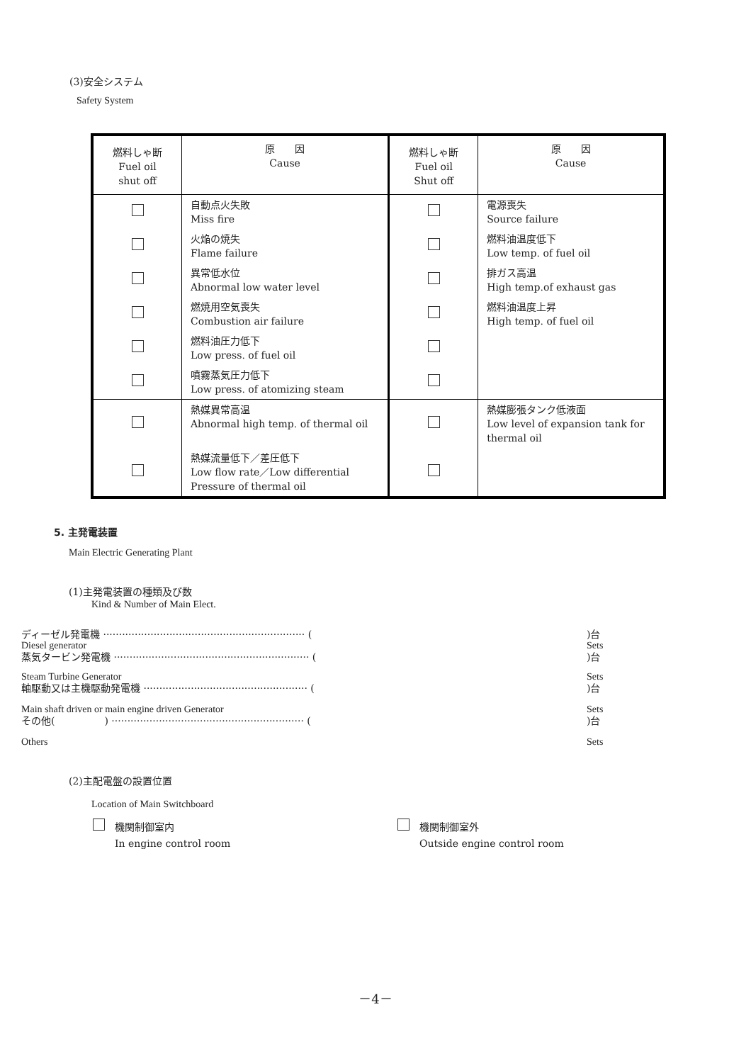(3)安全システム
Safety System
| 燃料しゃ断 Fuel oil shut off | 原 因 Cause | 燃料しゃ断 Fuel oil Shut off | 原 因 Cause |
| | 自動点火失敗 Miss fire | | 電源喪失 Source failure |
| | 火焔の焼失 Flame failure | | 燃料油温度低下 Low temp. of fuel oil |
| | 異常低水位 Abnormal low water level | | 排ガス高温 High temp.of exhaust gas |
| | 燃焼用空気喪失 Combustion air failure | | 燃料油温度上昇 High temp. of fuel oil |
| | 燃料油圧力低下 Low press. of fuel oil | | |
| | 噴霧蒸気圧力低下 Low press. of atomizing steam | | |
| | 熱媒異常高温 Abnormal high temp. of thermal oil | | 熱媒膨張タンク低液面 Low level of expansion tank for thermal oil |
| | 熱媒流量低下／差圧低下 Low flow rate／Low differential Pressure of thermal oil | | |
5. 主発電装置
Main Electric Generating Plant
(1)主発電装置の種類及び数
Kind & Number of Main Elect.
ディーゼル発電機 ································································ ()台
Diesel generator Sets
蒸気タービン発電機 ······························································ ()台
Steam Turbine Generator Sets
軸駆動又は主機駆動発電機 ···················································· ()台
Main shaft driven or main engine driven Generator Sets
その他(　　　　　) ····························································· ()台
Others Sets
(2)主配電盤の設置位置
Location of Main Switchboard
　機関制御室内
In engine control room
　機関制御室外
Outside engine control room
－4－